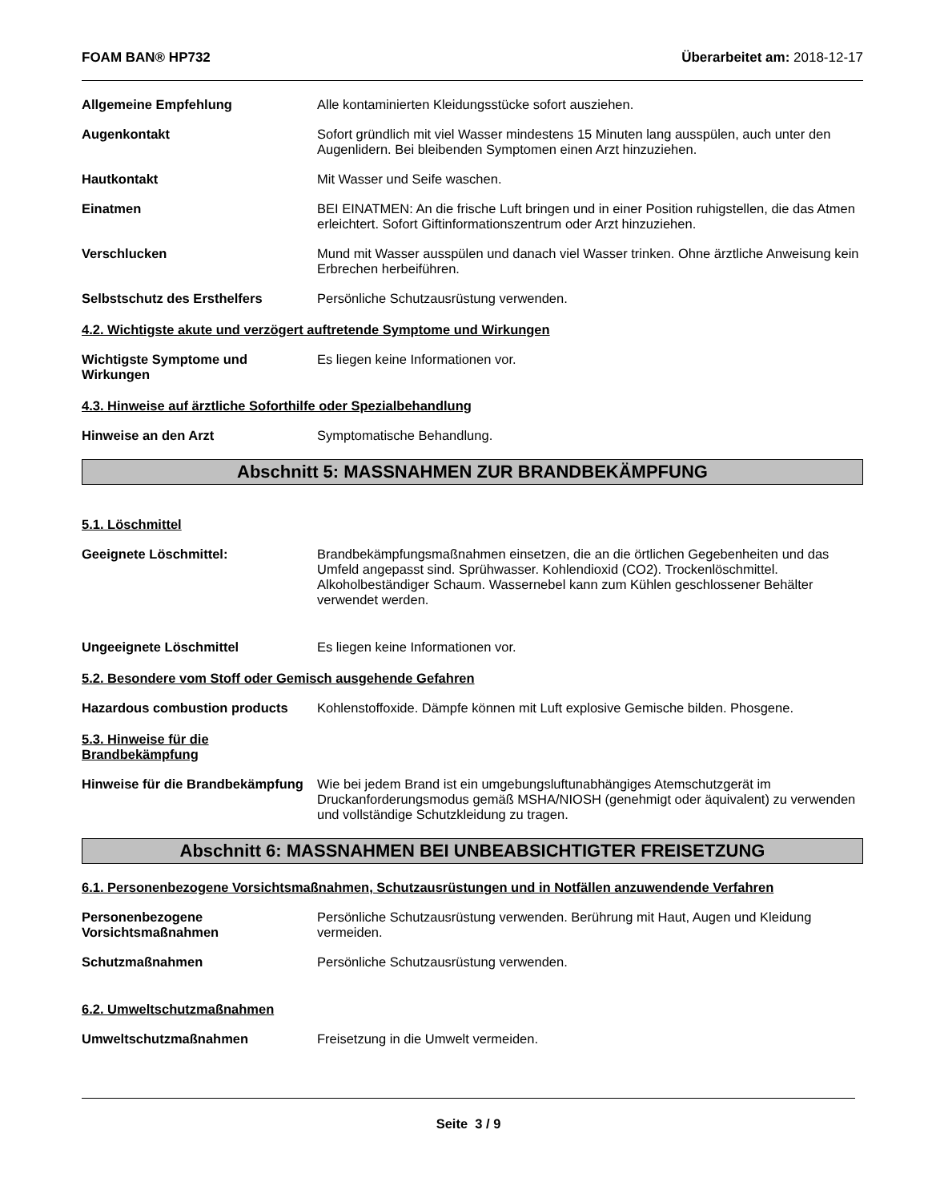FOAM BAN® HP732 Überarbeitet am: 2018-12-17
Allgemeine Empfehlung Alle kontaminierten Kleidungsstücke sofort ausziehen.
Augenkontakt Sofort gründlich mit viel Wasser mindestens 15 Minuten lang ausspülen, auch unter den Augenlidern. Bei bleibenden Symptomen einen Arzt hinzuziehen.
Hautkontakt Mit Wasser und Seife waschen.
Einatmen BEI EINATMEN: An die frische Luft bringen und in einer Position ruhigstellen, die das Atmen erleichtert. Sofort Giftinformationszentrum oder Arzt hinzuziehen.
Verschlucken Mund mit Wasser ausspülen und danach viel Wasser trinken. Ohne ärztliche Anweisung kein Erbrechen herbeiführen.
Selbstschutz des Ersthelfers Persönliche Schutzausrüstung verwenden.
4.2. Wichtigste akute und verzögert auftretende Symptome und Wirkungen
Wichtigste Symptome und Wirkungen
Es liegen keine Informationen vor.
4.3. Hinweise auf ärztliche Soforthilfe oder Spezialbehandlung
Hinweise an den Arzt Symptomatische Behandlung.
Abschnitt 5: MASSNAHMEN ZUR BRANDBEKÄMPFUNG
5.1. Löschmittel
Geeignete Löschmittel: Brandbekämpfungsmaßnahmen einsetzen, die an die örtlichen Gegebenheiten und das Umfeld angepasst sind. Sprühwasser. Kohlendioxid (CO2). Trockenlöschmittel. Alkoholbeständiger Schaum. Wassernebel kann zum Kühlen geschlossener Behälter verwendet werden.
Ungeeignete Löschmittel Es liegen keine Informationen vor.
5.2. Besondere vom Stoff oder Gemisch ausgehende Gefahren
Hazardous combustion products Kohlenstoffoxide. Dämpfe können mit Luft explosive Gemische bilden. Phosgene.
5.3. Hinweise für die
Brandbekämpfung
Hinweise für die Brandbekämpfung
Wie bei jedem Brand ist ein umgebungsluftunabhängiges Atemschutzgerät im Druckanforderungsmodus gemäß MSHA/NIOSH (genehmigt oder äquivalent) zu verwenden und vollständige Schutzkleidung zu tragen.
Abschnitt 6: MASSNAHMEN BEI UNBEABSICHTIGTER FREISETZUNG
6.1. Personenbezogene Vorsichtsmaßnahmen, Schutzausrüstungen und in Notfällen anzuwendende Verfahren
Personenbezogene Vorsichtsmaßnahmen
Persönliche Schutzausrüstung verwenden. Berührung mit Haut, Augen und Kleidung vermeiden.
Schutzmaßnahmen Persönliche Schutzausrüstung verwenden.
6.2. Umweltschutzmaßnahmen
Umweltschutzmaßnahmen Freisetzung in die Umwelt vermeiden.
Seite 3 / 9